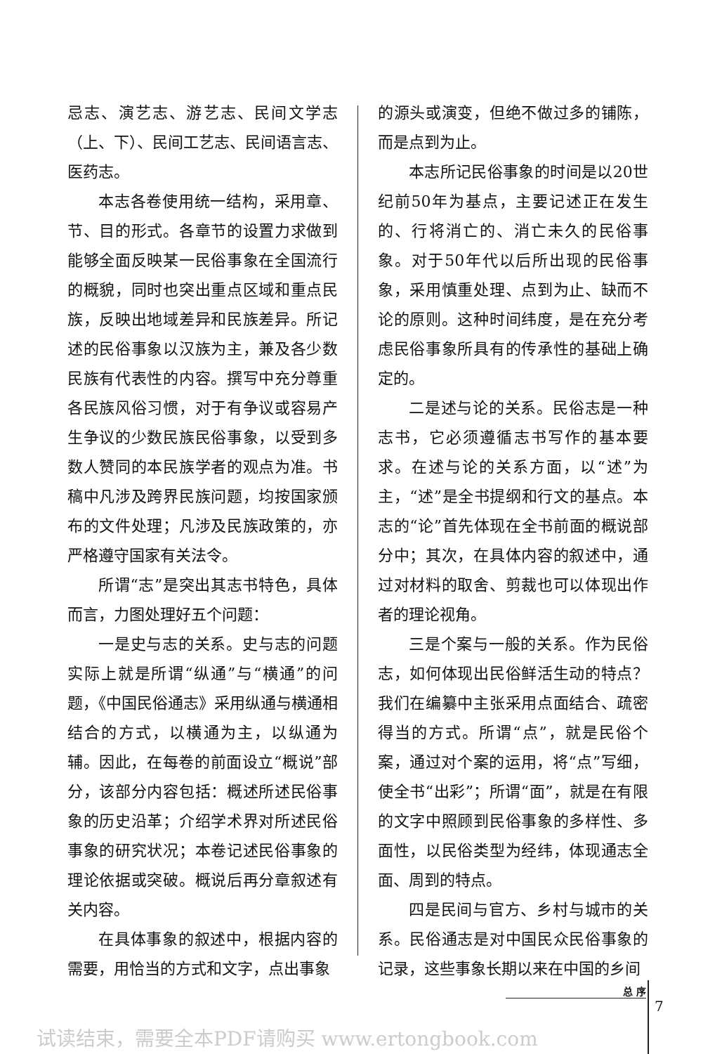忌志、演艺志、游艺志、民间文学志（上、下）、民间工艺志、民间语言志、医药志。
本志各卷使用统一结构，采用章、节、目的形式。各章节的设置力求做到能够全面反映某一民俗事象在全国流行的概貌，同时也突出重点区域和重点民族，反映出地域差异和民族差异。所记述的民俗事象以汉族为主，兼及各少数民族有代表性的内容。撰写中充分尊重各民族风俗习惯，对于有争议或容易产生争议的少数民族民俗事象，以受到多数人赞同的本民族学者的观点为准。书稿中凡涉及跨界民族问题，均按国家颁布的文件处理；凡涉及民族政策的，亦严格遵守国家有关法令。
所谓“志”是突出其志书特色，具体而言，力图处理好五个问题：
一是史与志的关系。史与志的问题实际上就是所谓“纵通”与“横通”的问题，《中国民俗通志》采用纵通与横通相结合的方式，以横通为主，以纵通为辅。因此，在每卷的前面设立“概说”部分，该部分内容包括：概述所述民俗事象的历史沿革；介绍学术界对所述民俗事象的研究状况；本卷记述民俗事象的理论依据或突破。概说后再分章叙述有关内容。
在具体事象的叙述中，根据内容的需要，用恰当的方式和文字，点出事象
的源头或演变，但绝不做过多的铺陈，而是点到为止。
本志所记民俗事象的时间是以20世纪前50年为基点，主要记述正在发生的、行将消亡的、消亡未久的民俗事象。对于50年代以后所出现的民俗事象，采用慎重处理、点到为止、缺而不论的原则。这种时间纬度，是在充分考虑民俗事象所具有的传承性的基础上确定的。
二是述与论的关系。民俗志是一种志书，它必须遵循志书写作的基本要求。在述与论的关系方面，以“述”为主，“述”是全书提纲和行文的基点。本志的“论”首先体现在全书前面的概说部分中；其次，在具体内容的叙述中，通过对材料的取舍、剪裁也可以体现出作者的理论视角。
三是个案与一般的关系。作为民俗志，如何体现出民俗鲜活生动的特点？我们在编纂中主张采用点面结合、疏密得当的方式。所谓“点”，就是民俗个案，通过对个案的运用，将“点”写细，使全书“出彩”；所谓“面”，就是在有限的文字中照顾到民俗事象的多样性、多面性，以民俗类型为经纬，体现通志全面、周到的特点。
四是民间与官方、乡村与城市的关系。民俗通志是对中国民众民俗事象的记录，这些事象长期以来在中国的乡间
总 序
7
试读结束，需要全本PDF请购买 www.ertongbook.com